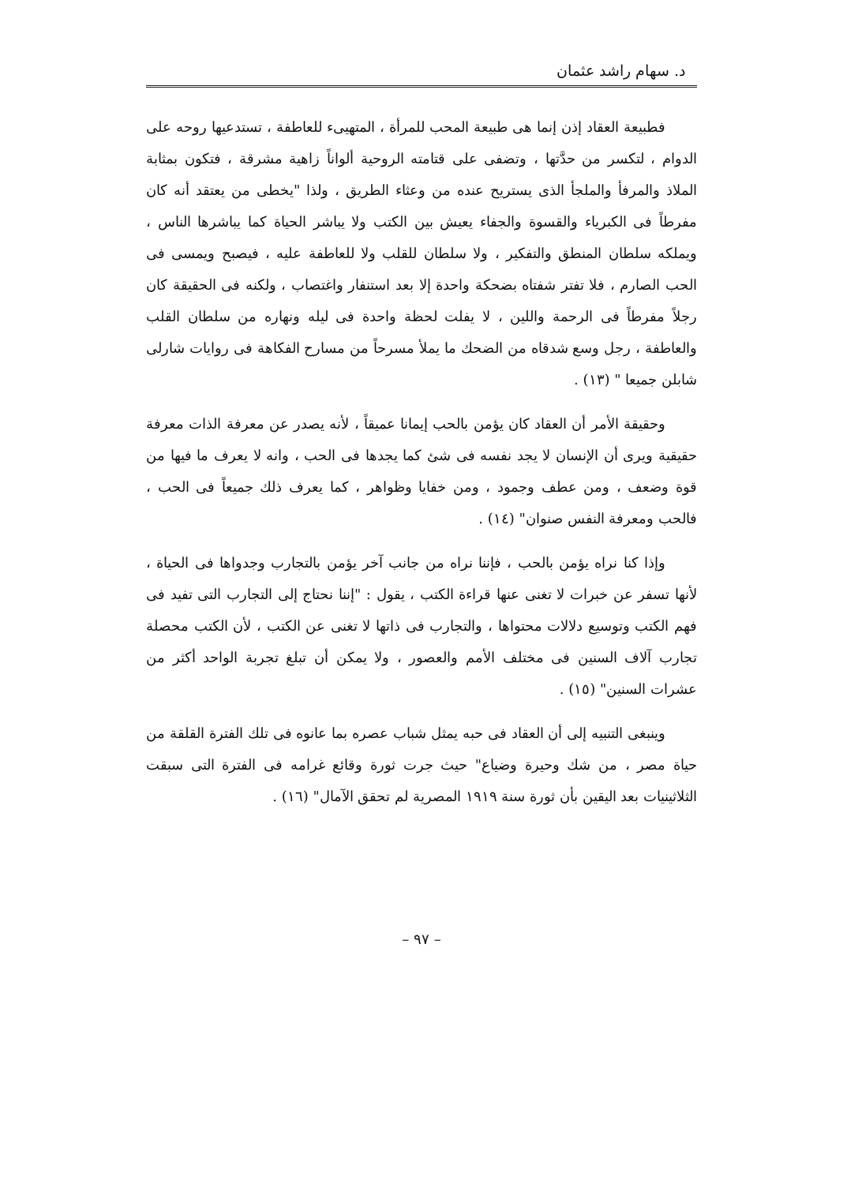د. سهام راشد عثمان
فطبيعة العقاد إذن إنما هى طبيعة المحب للمرأة ، المتهيىء للعاطفة ، تستدعيها روحه على الدوام ، لتكسر من حدَّتها ، وتضفى على قتامته الروحية ألواناً زاهية مشرقة ، فتكون بمثابة الملاذ والمرفأ والملجأ الذى يستريح عنده من وعثاء الطريق ، ولذا "يخطى من يعتقد أنه كان مفرطاً فى الكبرياء والقسوة والجفاء يعيش بين الكتب ولا يباشر الحياة كما يباشرها الناس ، ويملكه سلطان المنطق والتفكير ، ولا سلطان للقلب ولا للعاطفة عليه ، فيصبح ويمسى فى الحب الصارم ، فلا تفتر شفتاه بضحكة واحدة إلا بعد استنفار واغتصاب ، ولكنه فى الحقيقة كان رجلاً مفرطاً فى الرحمة واللين ، لا يفلت لحظة واحدة فى ليله ونهاره من سلطان القلب والعاطفة ، رجل وسع شدقاه من الضحك ما يملأ مسرحاً من مسارح الفكاهة فى روايات شارلى شابلن جميعا " (١٣) .
وحقيقة الأمر أن العقاد كان يؤمن بالحب إيمانا عميقاً ، لأنه يصدر عن معرفة الذات معرفة حقيقية ويرى أن الإنسان لا يجد نفسه فى شئ كما يجدها فى الحب ، وانه لا يعرف ما فيها من قوة وضعف ، ومن عطف وجمود ، ومن خفايا وظواهر ، كما يعرف ذلك جميعاً فى الحب ، فالحب ومعرفة النفس صنوان" (١٤) .
وإذا كنا نراه يؤمن بالحب ، فإننا نراه من جانب آخر يؤمن بالتجارب وجدواها فى الحياة ، لأنها تسفر عن خبرات لا تغنى عنها قراءة الكتب ، يقول : "إننا نحتاج إلى التجارب التى تفيد فى فهم الكتب وتوسيع دلالات محتواها ، والتجارب فى ذاتها لا تغنى عن الكتب ، لأن الكتب محصلة تجارب آلاف السنين فى مختلف الأمم والعصور ، ولا يمكن أن تبلغ تجربة الواحد أكثر من عشرات السنين" (١٥) .
وينبغى التنبيه إلى أن العقاد فى حبه يمثل شباب عصره بما عانوه فى تلك الفترة القلقة من حياة مصر ، من شك وحيرة وضياع" حيث جرت ثورة وقائع غرامه فى الفترة التى سبقت الثلاثينيات بعد اليقين بأن ثورة سنة ١٩١٩ المصرية لم تحقق الآمال" (١٦) .
– ٩٧ –